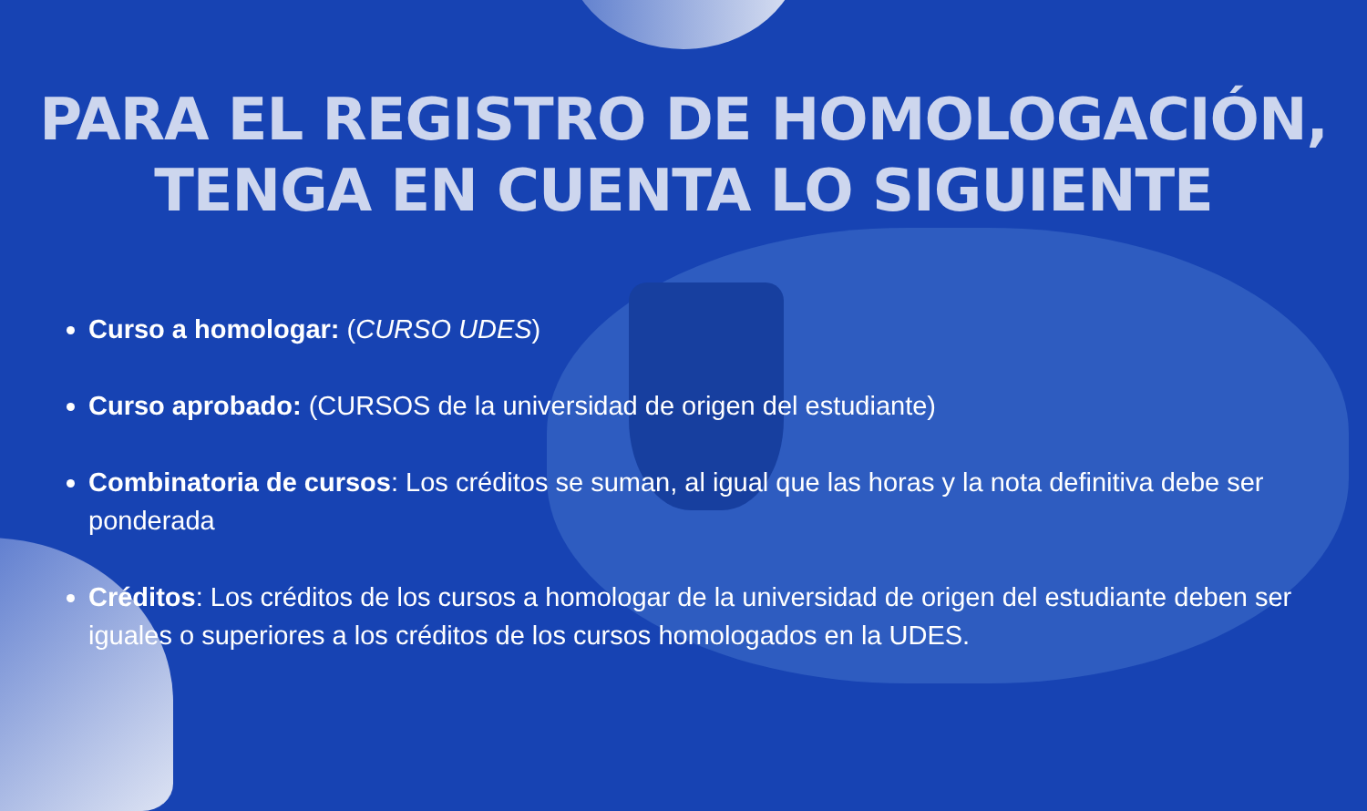PARA EL REGISTRO DE HOMOLOGACIÓN,
TENGA EN CUENTA LO SIGUIENTE
Curso a homologar: (CURSO UDES)
Curso aprobado: (CURSOS de la universidad de origen del estudiante)
Combinatoria de cursos: Los créditos se suman, al igual que las horas y la nota definitiva debe ser ponderada
Créditos: Los créditos de los cursos a homologar de la universidad de origen del estudiante deben ser iguales o superiores a los créditos de los cursos homologados en la UDES.